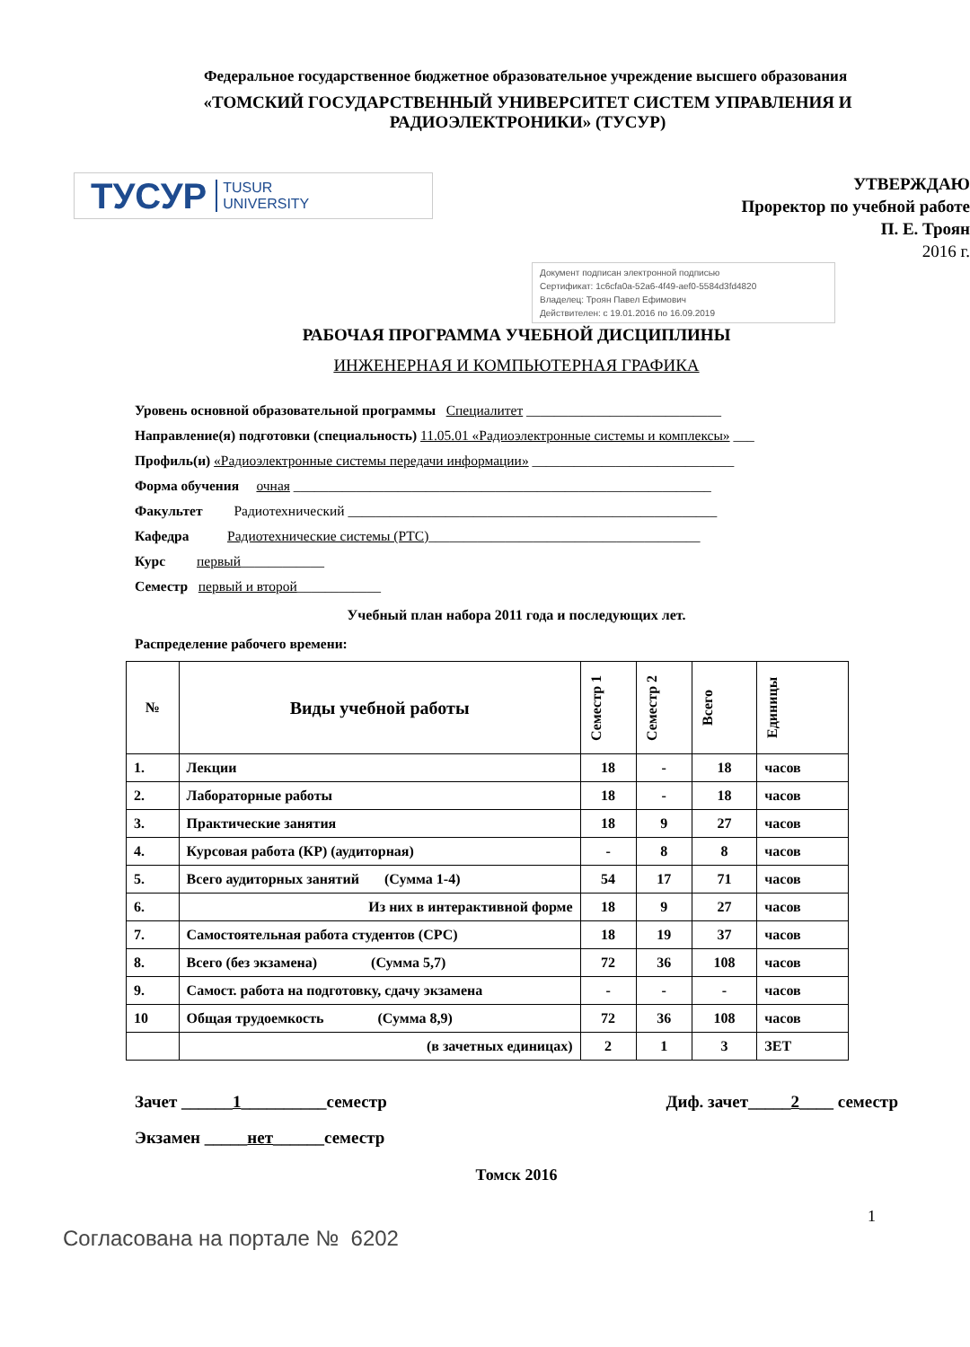Федеральное государственное бюджетное образовательное учреждение высшего образования
«ТОМСКИЙ ГОСУДАРСТВЕННЫЙ УНИВЕРСИТЕТ СИСТЕМ УПРАВЛЕНИЯ И РАДИОЭЛЕКТРОНИКИ» (ТУСУР)
ТУСУР TUSUR
UNIVERSITY
УТВЕРЖДАЮ
Проректор по учебной работе
П. Е. Троян
2016 г.
Документ подписан электронной подписью
Сертификат: 1c6cfa0a-52a6-4f49-aef0-5584d3fd4820
Владелец: Троян Павел Ефимович
Действителен: с 19.01.2016 по 16.09.2019
РАБОЧАЯ ПРОГРАММА УЧЕБНОЙ ДИСЦИПЛИНЫ
ИНЖЕНЕРНАЯ И КОМПЬЮТЕРНАЯ ГРАФИКА
Уровень основной образовательной программы Специалитет ____________________________
Направление(я) подготовки (специальность) 11.05.01 «Радиоэлектронные системы и комплексы» ___
Профиль(и) «Радиоэлектронные системы передачи информации» _____________________________
Форма обучения очная ____________________________________________________________
Факультет Радиотехнический _____________________________________________________
Кафедра Радиотехнические системы (РТС)_______________________________________
Курс первый____________
Семестр первый и второй____________
Учебный план набора 2011 года и последующих лет.
Распределение рабочего времени:
| № | Виды учебной работы | Семестр 1 | Семестр 2 | Всего | Единицы |
| --- | --- | --- | --- | --- | --- |
| 1. | Лекции | 18 | - | 18 | часов |
| 2. | Лабораторные работы | 18 | - | 18 | часов |
| 3. | Практические занятия | 18 | 9 | 27 | часов |
| 4. | Курсовая работа (КР) (аудиторная) | - | 8 | 8 | часов |
| 5. | Всего аудиторных занятий (Сумма 1-4) | 54 | 17 | 71 | часов |
| 6. | Из них в интерактивной форме | 18 | 9 | 27 | часов |
| 7. | Самостоятельная работа студентов (СРС) | 18 | 19 | 37 | часов |
| 8. | Всего (без экзамена) (Сумма 5,7) | 72 | 36 | 108 | часов |
| 9. | Самост. работа на подготовку, сдачу экзамена | - | - | - | часов |
| 10 | Общая трудоемкость (Сумма 8,9) | 72 | 36 | 108 | часов |
| | (в зачетных единицах) | 2 | 1 | 3 | ЗЕТ |
Зачет ______1__________семестр Диф. зачет_____2____ семестр
Экзамен _____нет______семестр
Томск 2016
1
Согласована на портале № 6202